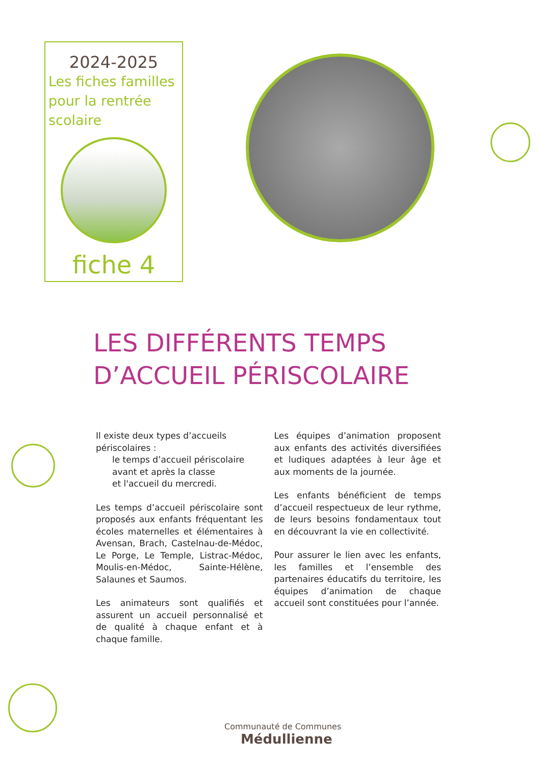2024-2025
Les fiches familles pour la rentrée scolaire
fiche 4
LES DIFFÉRENTS TEMPS
D’ACCUEIL PÉRISCOLAIRE
Il existe deux types d’accueils périscolaires :
le temps d’accueil périscolaire avant et après la classe
et l'accueil du mercredi.
Les temps d’accueil périscolaire sont proposés aux enfants fréquentant les écoles maternelles et élémentaires à Avensan, Brach, Castelnau-de-Médoc, Le Porge, Le Temple, Listrac-Médoc, Moulis-en-Médoc, Sainte-Hélène, Salaunes et Saumos.
Les animateurs sont qualifiés et assurent un accueil personnalisé et de qualité à chaque enfant et à chaque famille.
Les équipes d’animation proposent aux enfants des activités diversifiées et ludiques adaptées à leur âge et aux moments de la journée.
Les enfants bénéficient de temps d’accueil respectueux de leur rythme, de leurs besoins fondamentaux tout en découvrant la vie en collectivité.
Pour assurer le lien avec les enfants, les familles et l’ensemble des partenaires éducatifs du territoire, les équipes d’animation de chaque accueil sont constituées pour l’année.
Communauté de Communes
Médullienne